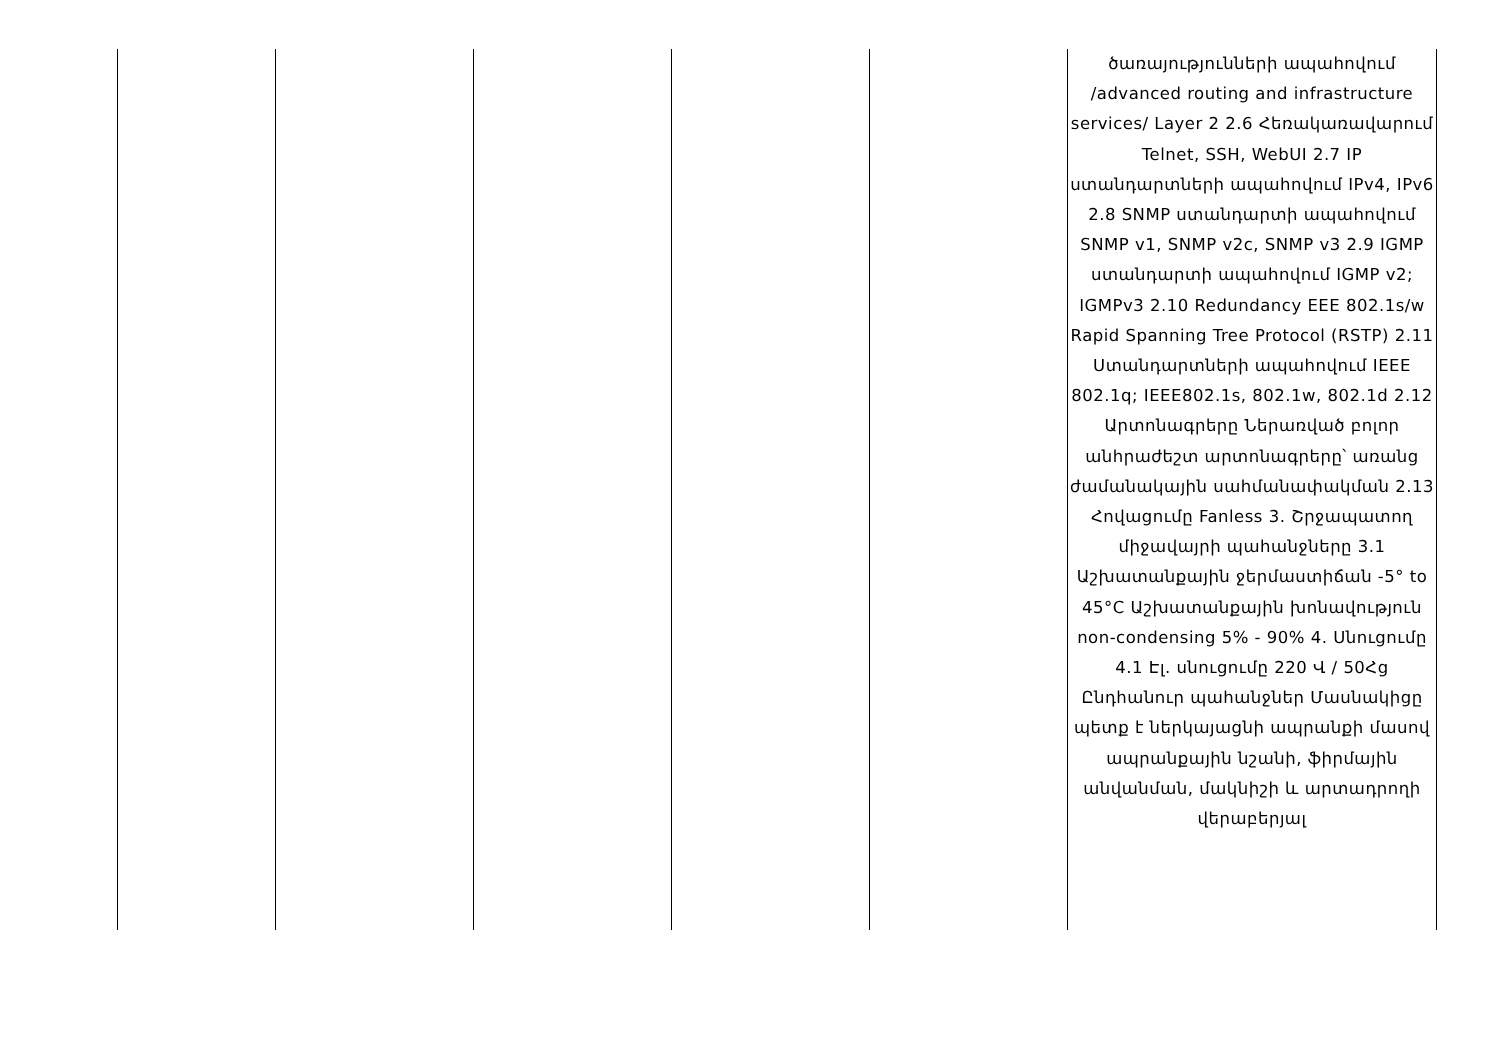| | | | | | ծառայությունների ապահովում /advanced routing and infrastructure services/ Layer 2 2.6 Հեռակառավարում Telnet, SSH, WebUI 2.7 IP ստանդարտների ապահովում IPv4, IPv6 2.8 SNMP ստանդարտի ապահովում SNMP v1, SNMP v2c, SNMP v3 2.9 IGMP ստանդարտի ապահովում IGMP v2; IGMPv3 2.10 Redundancy EEE 802.1s/w Rapid Spanning Tree Protocol (RSTP) 2.11 Ստանդարտների ապահովում IEEE 802.1q; IEEE802.1s, 802.1w, 802.1d 2.12 Արտոնագրերը Ներառված բոլոր անհրաժեշտ արտոնագրերը՝ առանց ժամանակային սահմանափակման 2.13 Հովացումը Fanless 3. Շրջապատող միջավայրի պահանջները 3.1 Աշխատանքային ջերմաստիճան -5° to 45°C Աշխատանքային խոնավություն non-condensing 5% - 90% 4. Սնուցումը 4.1 Էլ. սնուցումը 220 Վ / 50Հց Ընդհանուր պահանջներ Մասնակիցը պետք է ներկայացնի ապրանքի մասով ապրանքային նշանի, ֆիրմային անվանման, մակնիշի և արտադրողի վերաբերյալ |